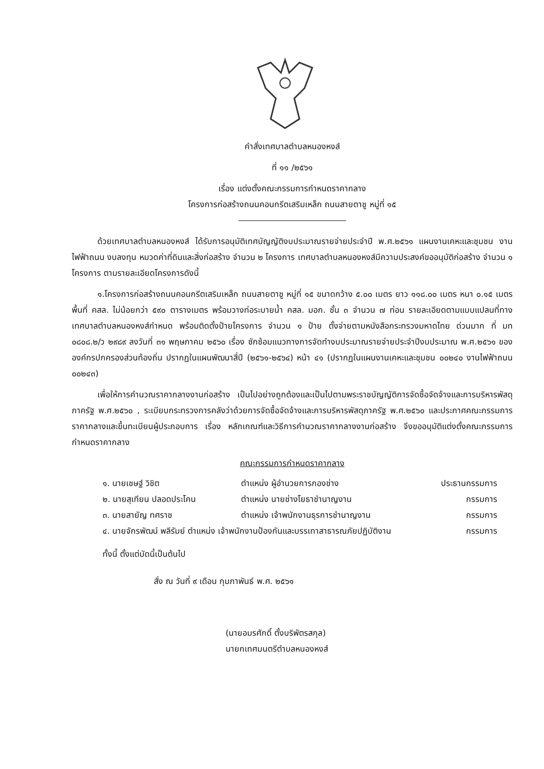คำสั่งเทศบาลตำบลหนองหงส์
ที่ ๑๑ /๒๕๖๑
เรื่อง แต่งตั้งคณะกรรมการกำหนดราคากลาง
โครงการก่อสร้างถนนคอนกรีตเสริมเหล็ก ถนนสายตาชู หมู่ที่ ๑๕
ด้วยเทศบาลตำบลหนองหงส์ ได้รับการอนุมัติเทศบัญญัติงบประมาณรายจ่ายประจำปี พ.ศ.๒๕๖๑ แผนงานเคหะและชุมชน งานไฟฟ้าถนน งบลงทุน หมวดค่าที่ดินและสิ่งก่อสร้าง จำนวน ๒ โครงการ เทศบาลตำบลหนองหงส์มีความประสงค์ขออนุมัติก่อสร้าง จำนวน ๑ โครงการ ตามรายละเอียดโครงการดังนี้
๑.โครงการก่อสร้างถนนคอนกรีตเสริมเหล็ก ถนนสายตาชู หมู่ที่ ๑๕ ขนาดกว้าง ๕.๐๐ เมตร ยาว ๑๑๘.๐๐ เมตร หนา ๐.๑๕ เมตร พื้นที่ คสล. ไม่น้อยกว่า ๕๙๐ ตารางเมตร พร้อมวางท่อระบายน้ำ คสล. มอก. ชั้น ๓ จำนวน ๗ ท่อน รายละเอียดตามแบบแปลนที่ทางเทศบาลตำบลหนองหงส์กำหนด พร้อมติดตั้งป้ายโครงการ จำนวน ๑ ป้าย ตั้งจ่ายตามหนังสือกระทรวงมหาดไทย ด่วนมาก ที่ มท ๐๘๐๘.๒/ว ๒๙๘๙ ลงวันที่ ๓๑ พฤษภาคม ๒๕๖๐ เรื่อง ซักซ้อมแนวทางการจัดทำงบประมาณรายจ่ายประจำปีงบประมาณ พ.ศ.๒๕๖๑ ขององค์กรปกครองส่วนท้องถิ่น ปรากฏในแผนพัฒนาสี่ปี (๒๕๖๑-๒๕๖๔) หน้า ๔๑ (ปรากฏในแผนงานเคหะและชุมชน ๐๐๒๔๐ งานไฟฟ้าถนน ๐๐๒๔๓)
เพื่อให้การคำนวณราคากลางงานก่อสร้าง เป็นไปอย่างถูกต้องและเป็นไปตามพระราชบัญญัติการจัดซื้อจัดจ้างและการบริหารพัสดุภาครัฐ พ.ศ.๒๕๖๐ , ระเบียบกระทรวงการคลังว่าด้วยการจัดซื้อจัดจ้างและการบริหารพัสดุภาครัฐ พ.ศ.๒๕๖๐ และประกาศคณะกรรมการราคากลางและขึ้นทะเบียนผู้ประกอบการ เรื่อง หลักเกณฑ์และวิธีการคำนวณราคากลางงานก่อสร้าง จึงขออนุมัติแต่งตั้งคณะกรรมการกำหนดราคากลาง
คณะกรรมการกำหนดราคากลาง
| ๑. นายเชษฐ์ วิชิต | ตำแหน่ง ผู้อำนวยการกองช่าง | ประธานกรรมการ |
| ๒. นายสุเทียน ปลอดประโคน | ตำแหน่ง นายช่างโยธาชำนาญงาน | กรรมการ |
| ๓. นายสายัญ ทศราช | ตำแหน่ง เจ้าพนักงานธุรการชำนาญงาน | กรรมการ |
| ๔. นายจักรพัฒน์ พลีรัมย์ ตำแหน่ง เจ้าพนักงานป้องกันและบรรเทาสาธารณภัยปฏิบัติงาน | | กรรมการ |
ทั้งนี้ ตั้งแต่บัดนี้เป็นต้นไป
สั่ง ณ วันที่ ๙ เดือน กุมภาพันธ์ พ.ศ. ๒๕๖๑
(นายอมรศักดิ์ ตั้งบริพัตรสกุล)
นายกเทศมนตรีตำบลหนองหงส์